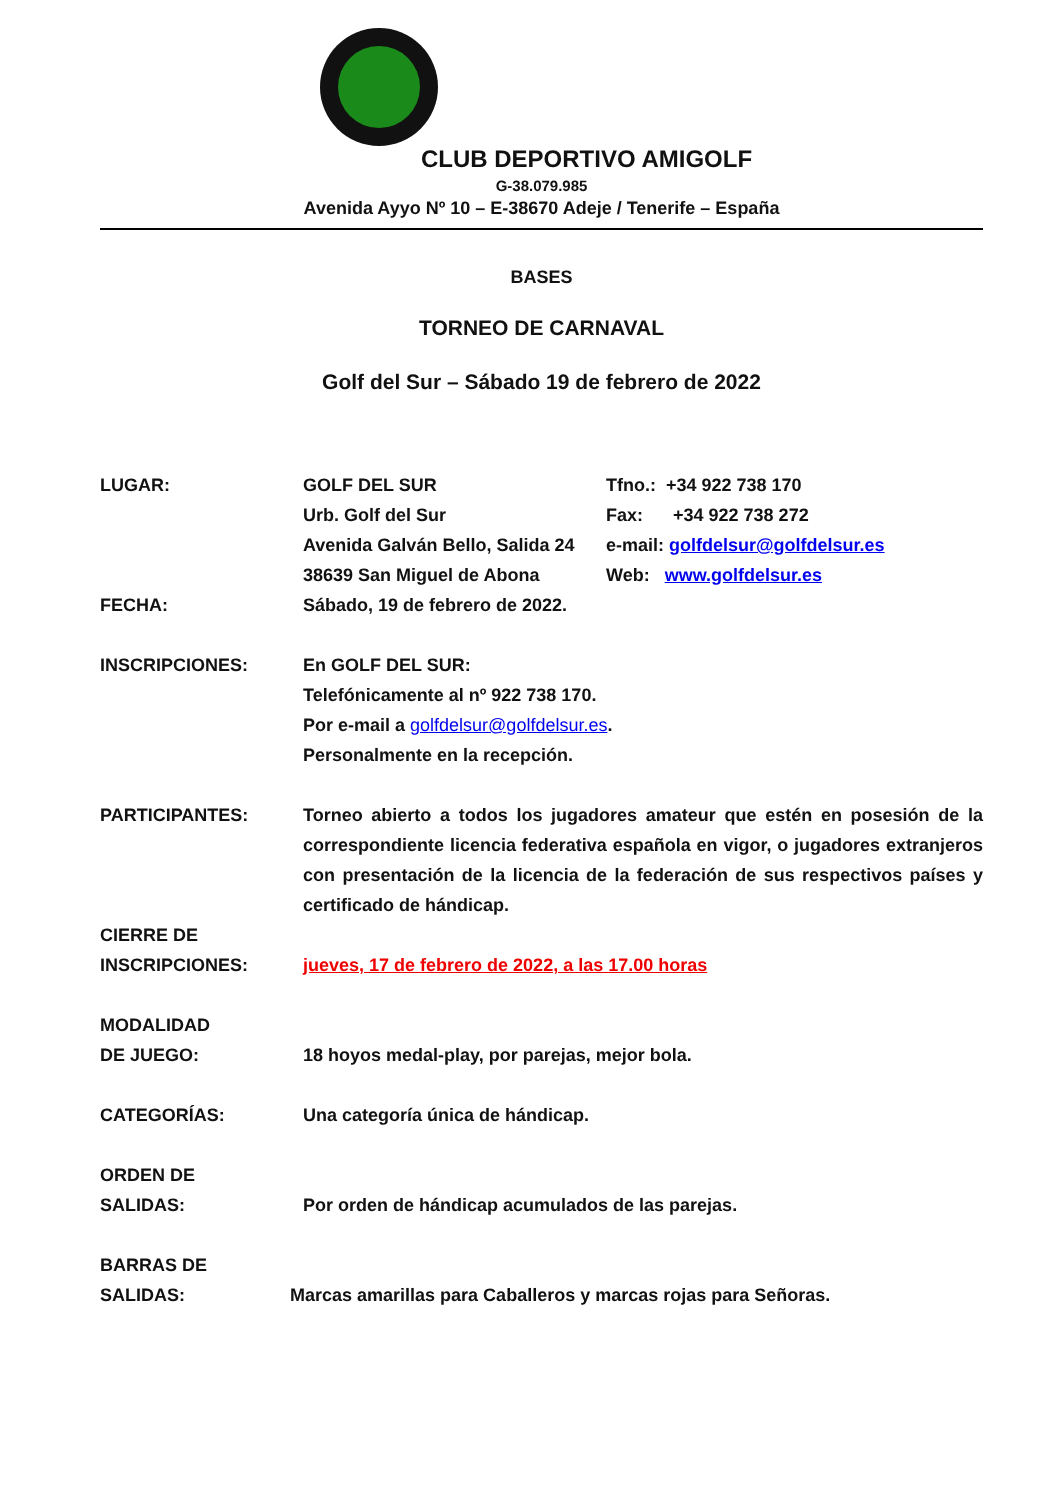CLUB DEPORTIVO AMIGOLF
G-38.079.985
Avenida Ayyo Nº 10 – E-38670 Adeje / Tenerife – España
BASES
TORNEO DE CARNAVAL
Golf del Sur – Sábado 19 de febrero de 2022
LUGAR: GOLF DEL SUR
Urb. Golf del Sur
Avenida Galván Bello, Salida 24
38639 San Miguel de Abona
Tfno.: +34 922 738 170
Fax: +34 922 738 272
e-mail: golfdelsur@golfdelsur.es
Web: www.golfdelsur.es
FECHA: Sábado, 19 de febrero de 2022.
INSCRIPCIONES: En GOLF DEL SUR:
Telefónicamente al nº 922 738 170.
Por e-mail a golfdelsur@golfdelsur.es.
Personalmente en la recepción.
PARTICIPANTES: Torneo abierto a todos los jugadores amateur que estén en posesión de la correspondiente licencia federativa española en vigor, o jugadores extranjeros con presentación de la licencia de la federación de sus respectivos países y certificado de hándicap.
CIERRE DE
INSCRIPCIONES:
jueves, 17 de febrero de 2022, a las 17.00 horas
MODALIDAD
DE JUEGO:
18 hoyos medal-play, por parejas, mejor bola.
CATEGORÍAS: Una categoría única de hándicap.
ORDEN DE
SALIDAS:
Por orden de hándicap acumulados de las parejas.
BARRAS DE
SALIDAS:
Marcas amarillas para Caballeros y marcas rojas para Señoras.